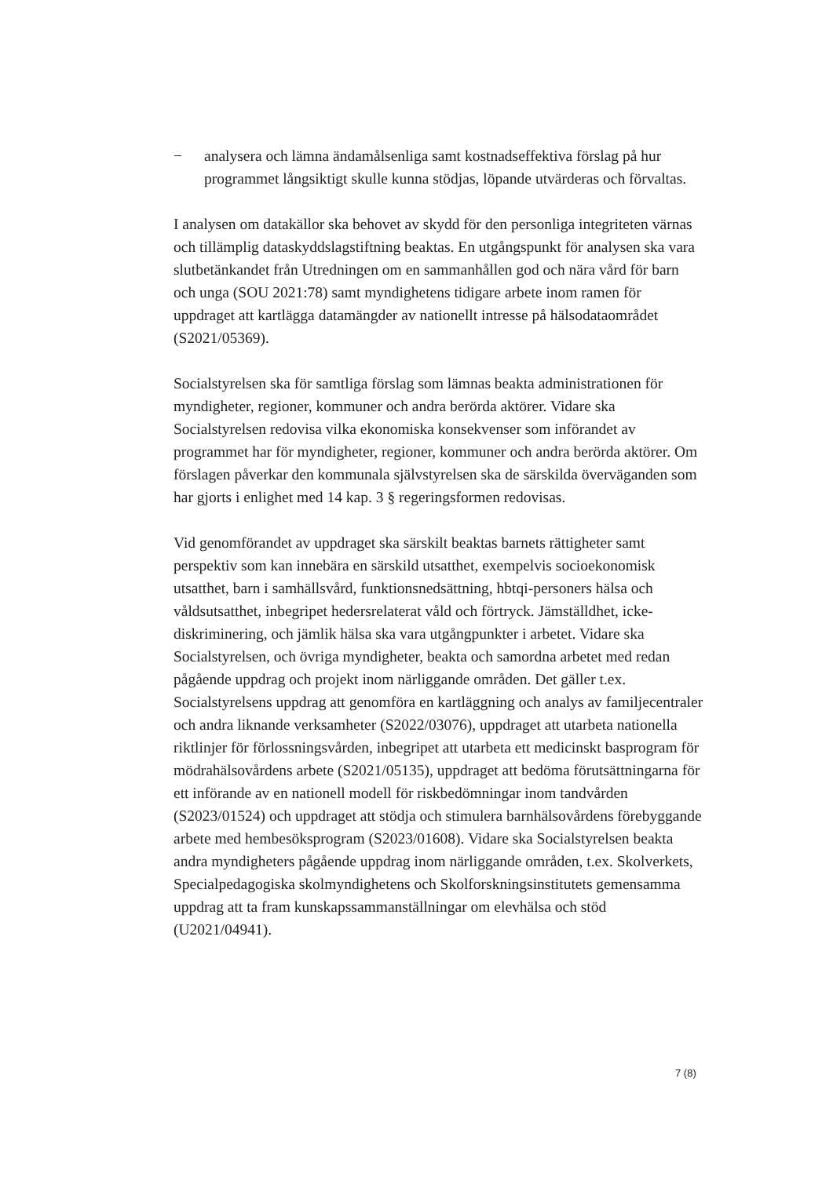− analysera och lämna ändamålsenliga samt kostnadseffektiva förslag på hur programmet långsiktigt skulle kunna stödjas, löpande utvärderas och förvaltas.
I analysen om datakällor ska behovet av skydd för den personliga integriteten värnas och tillämplig dataskyddslagstiftning beaktas. En utgångspunkt för analysen ska vara slutbetänkandet från Utredningen om en sammanhållen god och nära vård för barn och unga (SOU 2021:78) samt myndighetens tidigare arbete inom ramen för uppdraget att kartlägga datamängder av nationellt intresse på hälsodataområdet (S2021/05369).
Socialstyrelsen ska för samtliga förslag som lämnas beakta administrationen för myndigheter, regioner, kommuner och andra berörda aktörer. Vidare ska Socialstyrelsen redovisa vilka ekonomiska konsekvenser som införandet av programmet har för myndigheter, regioner, kommuner och andra berörda aktörer. Om förslagen påverkar den kommunala självstyrelsen ska de särskilda överväganden som har gjorts i enlighet med 14 kap. 3 § regeringsformen redovisas.
Vid genomförandet av uppdraget ska särskilt beaktas barnets rättigheter samt perspektiv som kan innebära en särskild utsatthet, exempelvis socioekonomisk utsatthet, barn i samhällsvård, funktionsnedsättning, hbtqi-personers hälsa och våldsutsatthet, inbegripet hedersrelaterat våld och förtryck. Jämställdhet, icke-diskriminering, och jämlik hälsa ska vara utgångpunkter i arbetet. Vidare ska Socialstyrelsen, och övriga myndigheter, beakta och samordna arbetet med redan pågående uppdrag och projekt inom närliggande områden. Det gäller t.ex. Socialstyrelsens uppdrag att genomföra en kartläggning och analys av familjecentraler och andra liknande verksamheter (S2022/03076), uppdraget att utarbeta nationella riktlinjer för förlossningsvården, inbegripet att utarbeta ett medicinskt basprogram för mödrahälsovårdens arbete (S2021/05135), uppdraget att bedöma förutsättningarna för ett införande av en nationell modell för riskbedömningar inom tandvården (S2023/01524) och uppdraget att stödja och stimulera barnhälsovårdens förebyggande arbete med hembesöksprogram (S2023/01608). Vidare ska Socialstyrelsen beakta andra myndigheters pågående uppdrag inom närliggande områden, t.ex. Skolverkets, Specialpedagogiska skolmyndighetens och Skolforskningsinstitutets gemensamma uppdrag att ta fram kunskapssammanställningar om elevhälsa och stöd (U2021/04941).
7 (8)